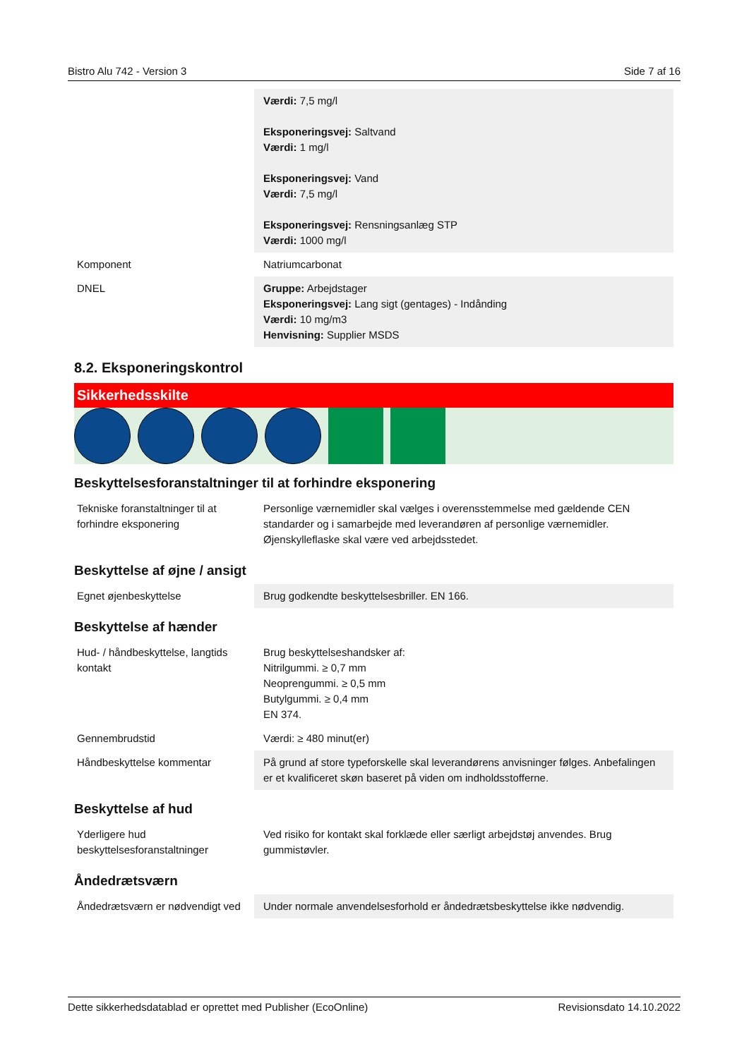Bistro Alu 742 - Version 3 Side 7 af 16
| | Værdi: 7,5 mg/l Eksponeringsvej: Saltvand Værdi: 1 mg/l Eksponeringsvej: Vand Værdi: 7,5 mg/l Eksponeringsvej: Rensningsanlæg STP Værdi: 1000 mg/l |
| Komponent | Natriumcarbonat |
| DNEL | Gruppe: Arbejdstager Eksponeringsvej: Lang sigt (gentages) - Indånding Værdi: 10 mg/m3 Henvisning: Supplier MSDS |
8.2. Eksponeringskontrol
Sikkerhedsskilte
Beskyttelsesforanstaltninger til at forhindre eksponering
| Tekniske foranstaltninger til at forhindre eksponering | Personlige værnemidler skal vælges i overensstemmelse med gældende CEN standarder og i samarbejde med leverandøren af personlige værnemidler. Øjenskylleflaske skal være ved arbejdsstedet. |
Beskyttelse af øjne / ansigt
| Egnet øjenbeskyttelse | Brug godkendte beskyttelsesbriller. EN 166. |
Beskyttelse af hænder
| Hud- / håndbeskyttelse, langtids kontakt | Brug beskyttelseshandsker af: Nitrilgummi. ≥ 0,7 mm Neoprengummi. ≥ 0,5 mm Butylgummi. ≥ 0,4 mm EN 374. |
| Gennembrudstid | Værdi: ≥ 480 minut(er) |
| Håndbeskyttelse kommentar | På grund af store typeforskelle skal leverandørens anvisninger følges. Anbefalingen er et kvalificeret skøn baseret på viden om indholdsstofferne. |
Beskyttelse af hud
| Yderligere hud beskyttelsesforanstaltninger | Ved risiko for kontakt skal forklæde eller særligt arbejdstøj anvendes. Brug gummistøvler. |
Åndedrætsværn
| Åndedrætsværn er nødvendigt ved | Under normale anvendelsesforhold er åndedrætsbeskyttelse ikke nødvendig. |
Dette sikkerhedsdatablad er oprettet med Publisher (EcoOnline) Revisionsdato 14.10.2022